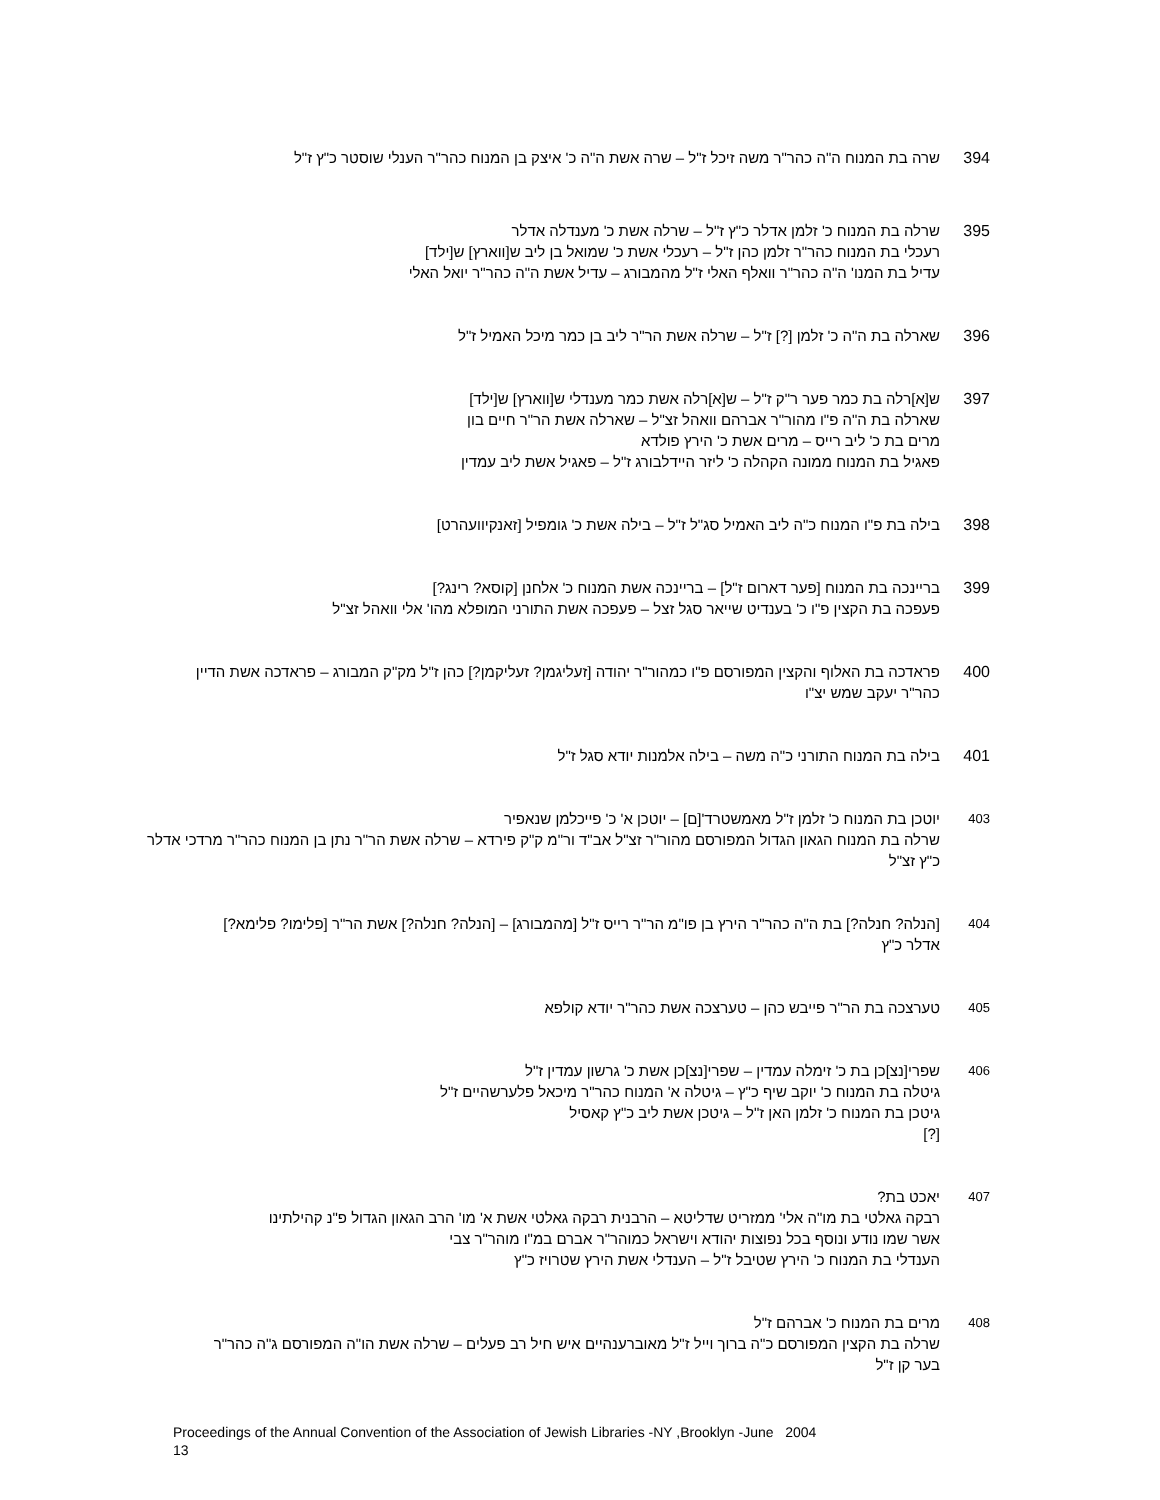394 שרה בת המנוח ה"ה כהר"ר משה זיכל ז"ל – שרה אשת ה"ה כ' איצק בן המנוח כהר"ר הענלי שוסטר כ"ץ ז"ל
395 שרלה בת המנוח כ' זלמן אדלר כ"ץ ז"ל – שרלה אשת כ' מענדלה אדלר
רעכלי בת המנוח כהר"ר זלמן כהן ז"ל – רעכלי אשת כ' שמואל בן ליב ש[ווארץ] ש[ילד]
עדיל בת המנו' ה"ה כהר"ר וואלף האלי ז"ל מהמבורג – עדיל אשת ה"ה כהר"ר יואל האלי
396 שארלה בת ה"ה כ' זלמן [?] ז"ל – שרלה אשת הר"ר ליב בן כמר מיכל האמיל ז"ל
397 ש[א]רלה בת כמר פער ר"ק ז"ל – ש[א]רלה אשת כמר מענדלי ש[ווארץ] ש[ילד]
שארלה בת ה"ה פ"ו מהור"ר אברהם וואהל זצ"ל – שארלה אשת הר"ר חיים בון
מרים בת כ' ליב רייס – מרים אשת כ' הירץ פולדא
פאגיל בת המנוח ממונה הקהלה כ' ליזר היידלבורג ז"ל – פאגיל אשת ליב עמדין
398 בילה בת פ"ו המנוח כ"ה ליב האמיל סג"ל ז"ל – בילה אשת כ' גומפיל [זאנקיוועהרט]
399 בריינכה בת המנוח [פער דארום ז"ל] – בריינכה אשת המנוח כ' אלחנן [קוסא? רינג?]
פעפכה בת הקצין פ"ו כ' בענדיט שייאר סגל זצל – פעפכה אשת התורני המופלא מהו' אלי וואהל זצ"ל
400 פראדכה בת האלוף והקצין המפורסם פ"ו כמהור"ר יהודה [זעליגמן? זעליקמן?] כהן ז"ל מק"ק המבורג – פראדכה אשת הדיין כהר"ר יעקב שמש יצ"ו
401 בילה בת המנוח התורני כ"ה משה – בילה אלמנות יודא סגל ז"ל
403
יוטכן בת המנוח כ' זלמן ז"ל מאמשטרד'[ם] – יוטכן א' כ' פייכלמן שנאפיר
שרלה בת המנוח הגאון הגדול המפורסם מהור"ר זצ"ל אב"ד ור"מ ק"ק פירדא – שרלה אשת הר"ר נתן בן המנוח כהר"ר מרדכי אדלר כ"ץ זצ"ל
404
[הנלה? חנלה?] בת ה"ה כהר"ר הירץ בן פו"מ הר"ר רייס ז"ל [מהמבורג] – [הנלה? חנלה?] אשת הר"ר [פלימו? פלימא?] אדלר כ"ץ
405
טערצכה בת הר"ר פייבש כהן – טערצכה אשת כהר"ר יודא קולפא
406
שפרי[נצ]כן בת כ' זימלה עמדין – שפרי[נצ]כן אשת כ' גרשון עמדין ז"ל
גיטלה בת המנוח כ' יוקב שיף כ"ץ – גיטלה א' המנוח כהר"ר מיכאל פלערשהיים ז"ל
גיטכן בת המנוח כ' זלמן האן ז"ל – גיטכן אשת ליב כ"ץ קאסיל
[?]
407
יאכט בת?
רבקה גאלטי בת מו"ה אלי' ממזריט שדליטא – הרבנית רבקה גאלטי אשת א' מו' הרב הגאון הגדול פ"נ קהילתינו
אשר שמו נודע ונוסף בכל נפוצות יהודא וישראל כמוהר"ר אברם במ"ו מוהר"ר צבי
הענדלי בת המנוח כ' הירץ שטיבל ז"ל – הענדלי אשת הירץ שטרויז כ"ץ
408
מרים בת המנוח כ' אברהם ז"ל
שרלה בת הקצין המפורסם כ"ה ברוך וייל ז"ל מאוברענהיים איש חיל רב פעלים – שרלה אשת הו"ה המפורסם ג"ה כהר"ר בער קן ז"ל
Proceedings of the Annual Convention of the Association of Jewish Libraries -NY ,Brooklyn -June 2004
13